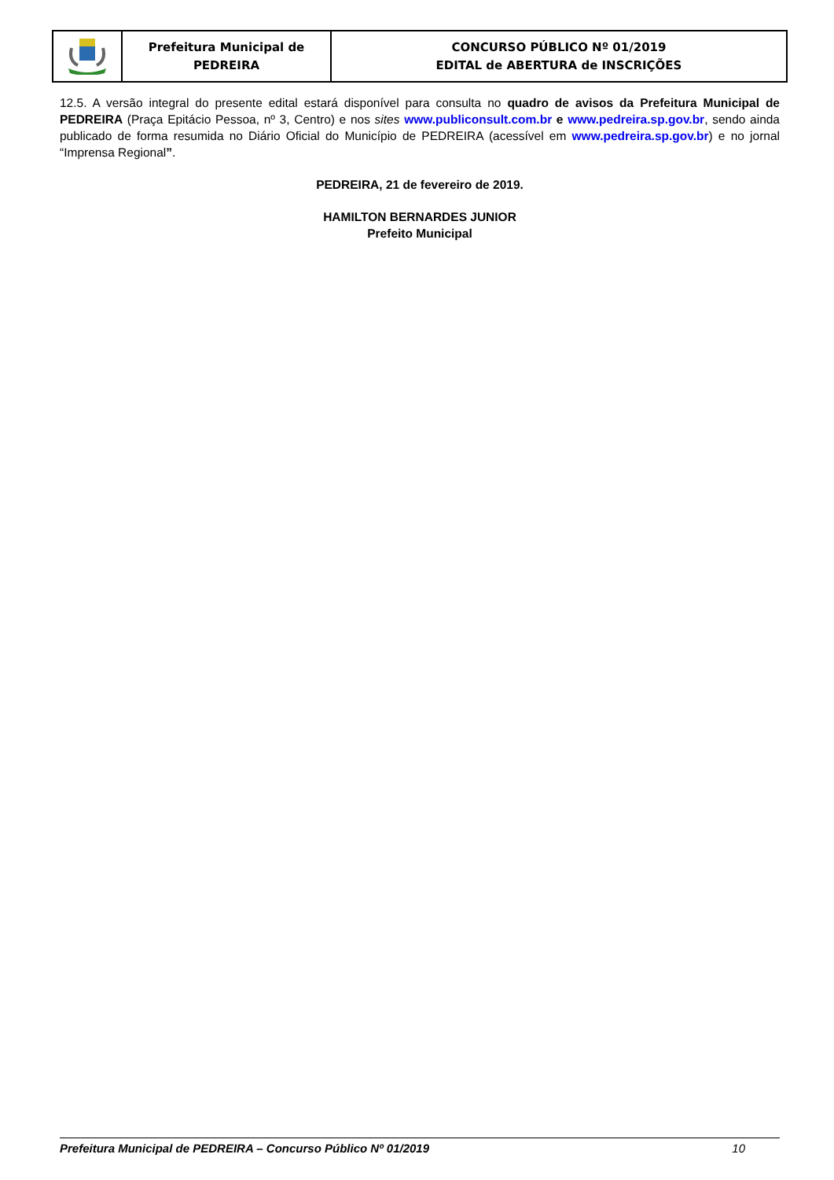| | Prefeitura Municipal de PEDREIRA | CONCURSO PÚBLICO Nº 01/2019 EDITAL de ABERTURA de INSCRIÇÕES |
12.5. A versão integral do presente edital estará disponível para consulta no quadro de avisos da Prefeitura Municipal de PEDREIRA (Praça Epitácio Pessoa, nº 3, Centro) e nos sites www.publiconsult.com.br e www.pedreira.sp.gov.br, sendo ainda publicado de forma resumida no Diário Oficial do Município de PEDREIRA (acessível em www.pedreira.sp.gov.br) e no jornal “Imprensa Regional”.
PEDREIRA, 21 de fevereiro de 2019.
HAMILTON BERNARDES JUNIOR
Prefeito Municipal
Prefeitura Municipal de PEDREIRA – Concurso Público Nº 01/2019 10